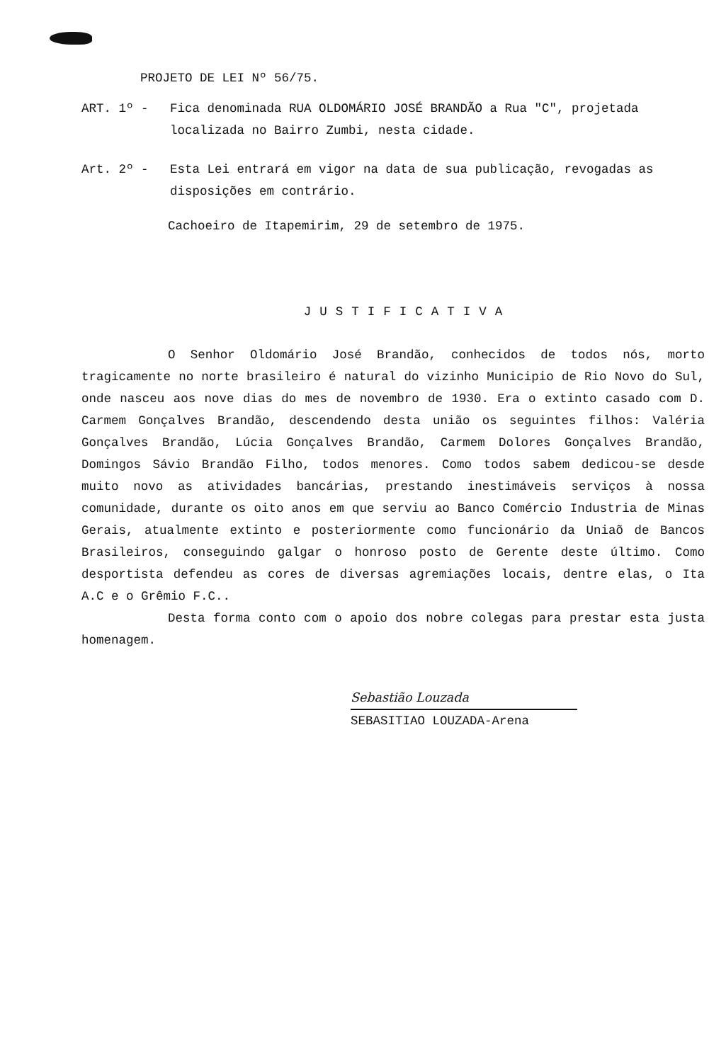PROJETO DE LEI Nº 56/75.
ART. 1º - Fica denominada RUA OLDOMÁRIO JOSÉ BRANDÃO a Rua "C", projetada localizada no Bairro Zumbi, nesta cidade.
Art. 2º - Esta Lei entrará em vigor na data de sua publicação, revogadas as disposições em contrário.
Cachoeiro de Itapemirim, 29 de setembro de 1975.
JUSTIFICATIVA
O Senhor Oldomário José Brandão, conhecidos de todos nós, morto tragicamente no norte brasileiro é natural do vizinho Municipio de Rio Novo do Sul, onde nasceu aos nove dias do mes de novembro de 1930. Era o extinto casado com D. Carmem Gonçalves Brandão, descendendo desta união os seguintes filhos: Valéria Gonçalves Brandão, Lúcia Gonçalves Brandão, Carmem Dolores Gonçalves Brandão, Domingos Sávio Brandão Filho, todos menores. Como todos sabem dedicou-se desde muito novo as atividades bancárias, prestando inestimáveis serviços à nossa comunidade, durante os oito anos em que serviu ao Banco Comércio Industria de Minas Gerais, atualmente extinto e posteriormente como funcionário da Uniaõ de Bancos Brasileiros, conseguindo galgar o honroso posto de Gerente deste último. Como desportista defendeu as cores de diversas agremiações locais, dentre elas, o Ita A.C e o Grêmio F.C..
Desta forma conto com o apoio dos nobre colegas para prestar esta justa homenagem.
Sebastião Louzada
SEBASITIAO LOUZADA-Arena